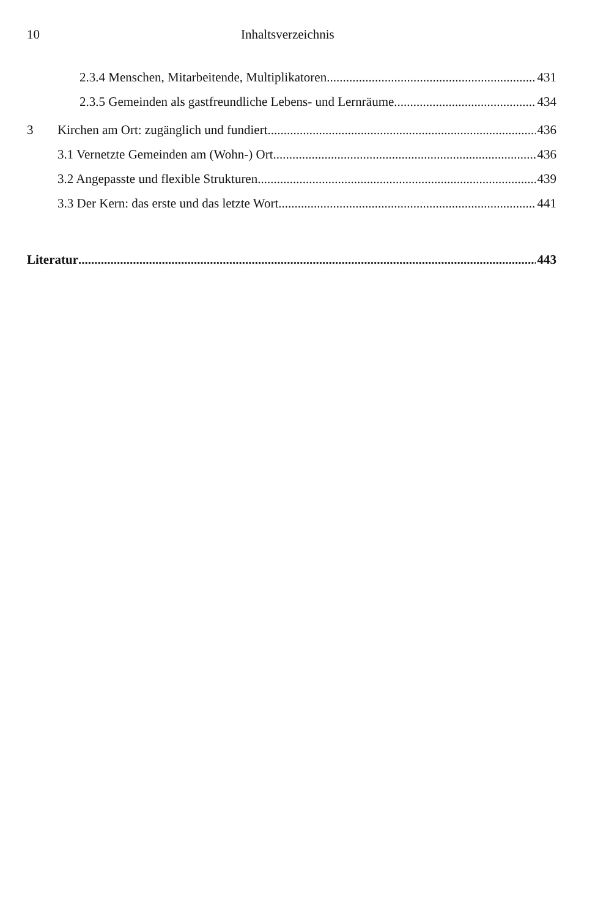10 Inhaltsverzeichnis
2.3.4 Menschen, Mitarbeitende, Multiplikatoren 431
2.3.5 Gemeinden als gastfreundliche Lebens- und Lernräume 434
3 Kirchen am Ort: zugänglich und fundiert 436
3.1 Vernetzte Gemeinden am (Wohn-) Ort 436
3.2 Angepasste und flexible Strukturen 439
3.3 Der Kern: das erste und das letzte Wort 441
Literatur 443